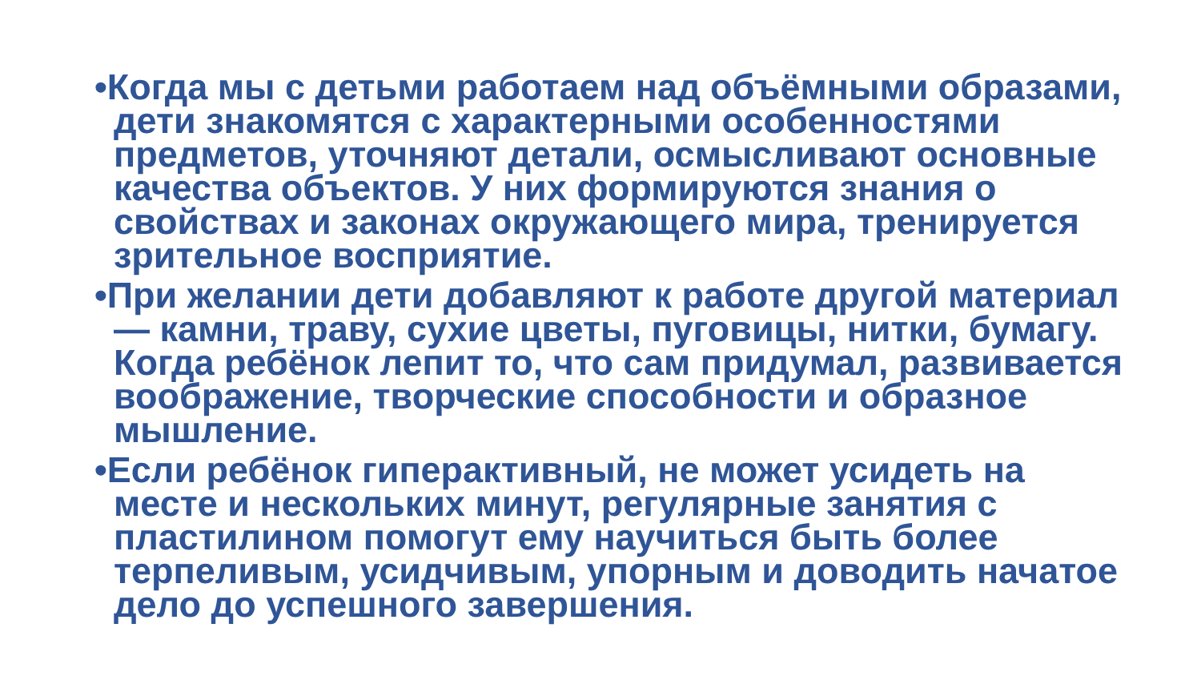•Когда мы с детьми работаем над объёмными образами, дети знакомятся с характерными особенностями предметов, уточняют детали, осмысливают основные качества объектов. У них формируются знания о свойствах и законах окружающего мира, тренируется зрительное восприятие.
•При желании дети добавляют к работе другой материал — камни, траву, сухие цветы, пуговицы, нитки, бумагу. Когда ребёнок лепит то, что сам придумал, развивается воображение, творческие способности и образное мышление.
•Если ребёнок гиперактивный, не может усидеть на месте и нескольких минут, регулярные занятия с пластилином помогут ему научиться быть более терпеливым, усидчивым, упорным и доводить начатое дело до успешного завершения.